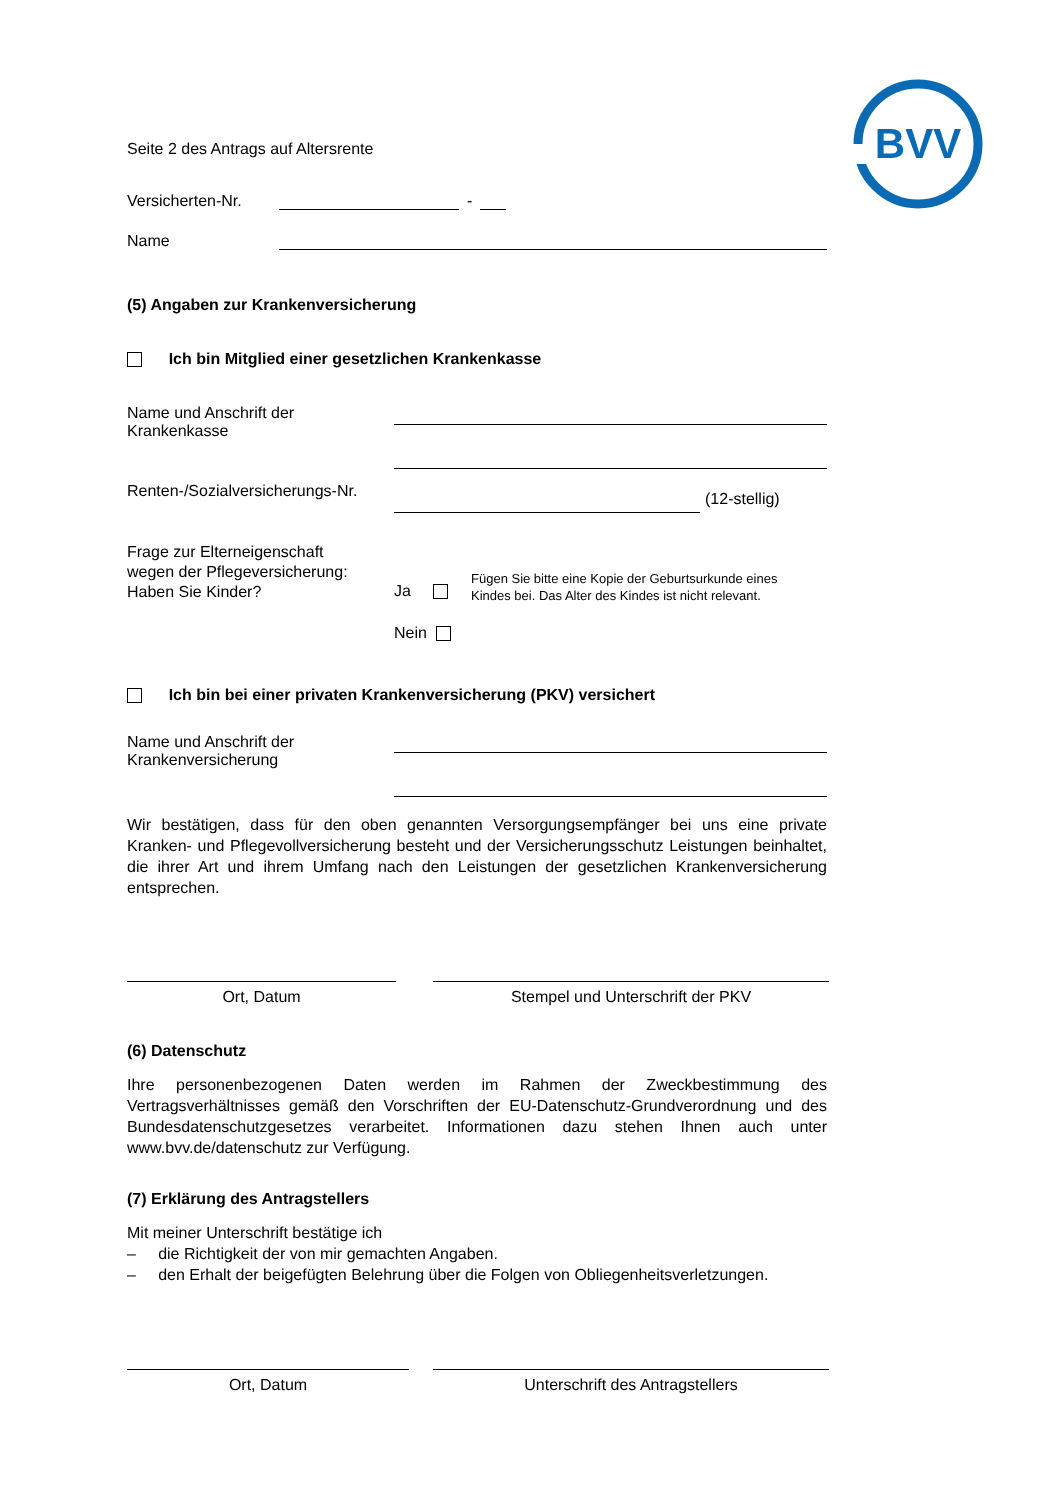BVV
Seite 2 des Antrags auf Altersrente
Versicherten-Nr.
-
Name
(5) Angaben zur Krankenversicherung
Ich bin Mitglied einer gesetzlichen Krankenkasse
Name und Anschrift der
Krankenkasse
Renten-/Sozialversicherungs-Nr. (12-stellig)
Frage zur Elterneigenschaft
wegen der Pflegeversicherung:
Haben Sie Kinder?
Ja
Fügen Sie bitte eine Kopie der Geburtsurkunde eines
Kindes bei. Das Alter des Kindes ist nicht relevant.
Nein
Ich bin bei einer privaten Krankenversicherung (PKV) versichert
Name und Anschrift der
Krankenversicherung
Wir bestätigen, dass für den oben genannten Versorgungsempfänger bei uns eine private Kranken- und Pflegevollversicherung besteht und der Versicherungsschutz Leistungen beinhaltet, die ihrer Art und ihrem Umfang nach den Leistungen der gesetzlichen Krankenversicherung entsprechen.
Ort, Datum Stempel und Unterschrift der PKV
(6) Datenschutz
Ihre personenbezogenen Daten werden im Rahmen der Zweckbestimmung des Vertragsverhältnisses gemäß den Vorschriften der EU-Datenschutz-Grundverordnung und des Bundesdatenschutzgesetzes verarbeitet. Informationen dazu stehen Ihnen auch unter www.bvv.de/datenschutz zur Verfügung.
(7) Erklärung des Antragstellers
Mit meiner Unterschrift bestätige ich
– die Richtigkeit der von mir gemachten Angaben.
– den Erhalt der beigefügten Belehrung über die Folgen von Obliegenheitsverletzungen.
Ort, Datum Unterschrift des Antragstellers